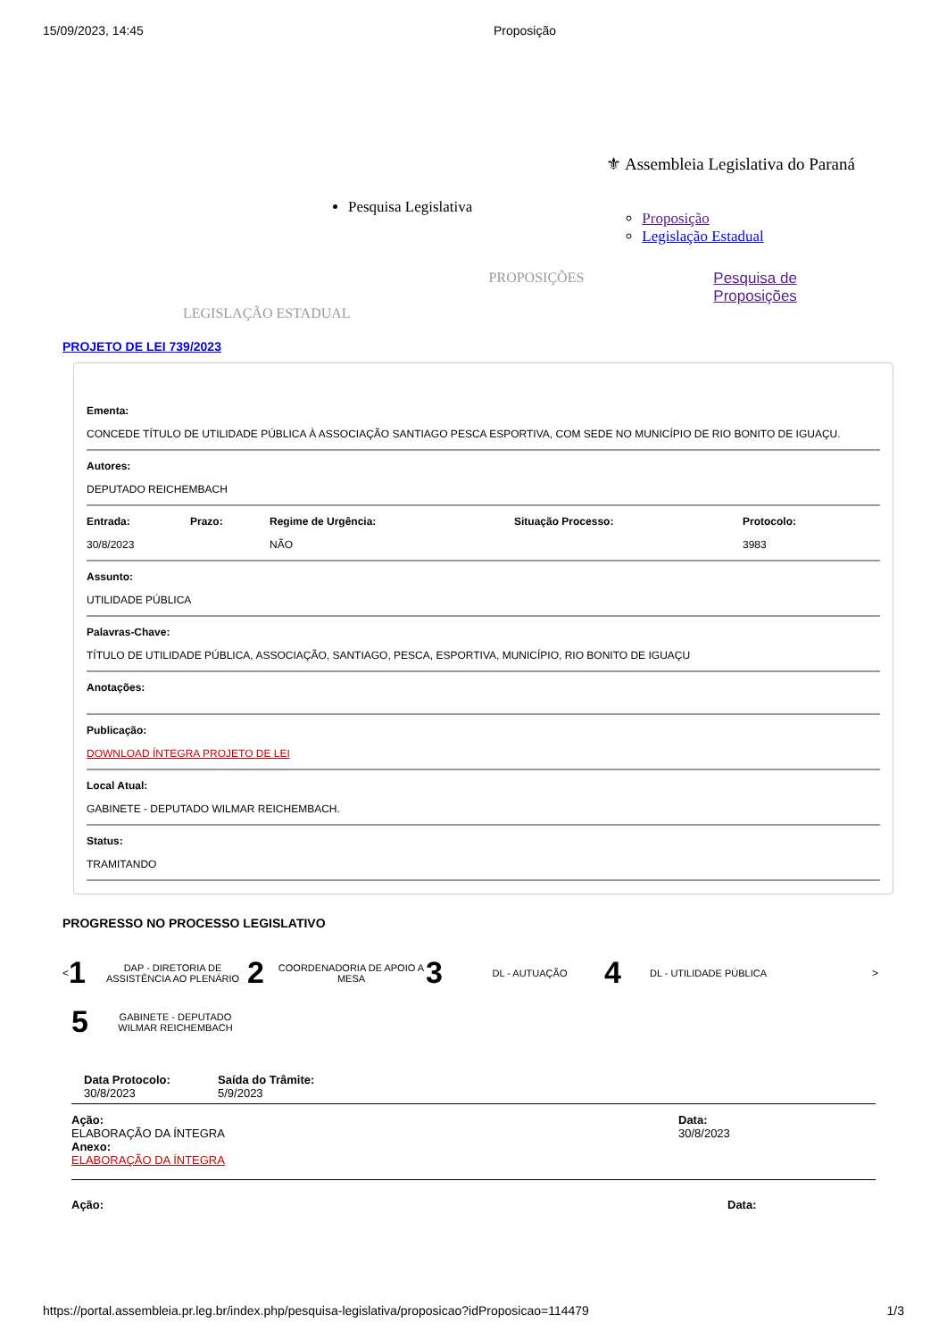15/09/2023, 14:45 Proposição
Pesquisa Legislativa
⚜ Assembleia Legislativa do Paraná
Proposição
Legislação Estadual
LEGISLAÇÃO ESTADUAL
PROPOSIÇÕES Pesquisa de
Proposições
PROJETO DE LEI 739/2023
Ementa:
CONCEDE TÍTULO DE UTILIDADE PÚBLICA À ASSOCIAÇÃO SANTIAGO PESCA ESPORTIVA, COM SEDE NO MUNICÍPIO DE RIO BONITO DE IGUAÇU.
Autores:
DEPUTADO REICHEMBACH
Entrada:
30/8/2023
Prazo: Regime de Urgência:
NÃO
Situação Processo: Protocolo:
3983
Assunto:
UTILIDADE PÚBLICA
Palavras-Chave:
TÍTULO DE UTILIDADE PÚBLICA, ASSOCIAÇÃO, SANTIAGO, PESCA, ESPORTIVA, MUNICÍPIO, RIO BONITO DE IGUAÇU
Anotações:
Publicação:
DOWNLOAD ÍNTEGRA PROJETO DE LEI
Local Atual:
GABINETE - DEPUTADO WILMAR REICHEMBACH.
Status:
TRAMITANDO
PROGRESSO NO PROCESSO LEGISLATIVO
<
1 DAP - DIRETORIA DE ASSISTÊNCIA AO PLENÁRIO
2 COORDENADORIA DE APOIO A MESA
3 DL - AUTUAÇÃO
4 DL - UTILIDADE PÚBLICA
>
5 GABINETE - DEPUTADO WILMAR REICHEMBACH
Data Protocolo:
30/8/2023
Saída do Trâmite:
5/9/2023
Ação:
ELABORAÇÃO DA ÍNTEGRA
Anexo:
ELABORAÇÃO DA ÍNTEGRA
Data:
30/8/2023
Ação: Data:
https://portal.assembleia.pr.leg.br/index.php/pesquisa-legislativa/proposicao?idProposicao=114479 1/3